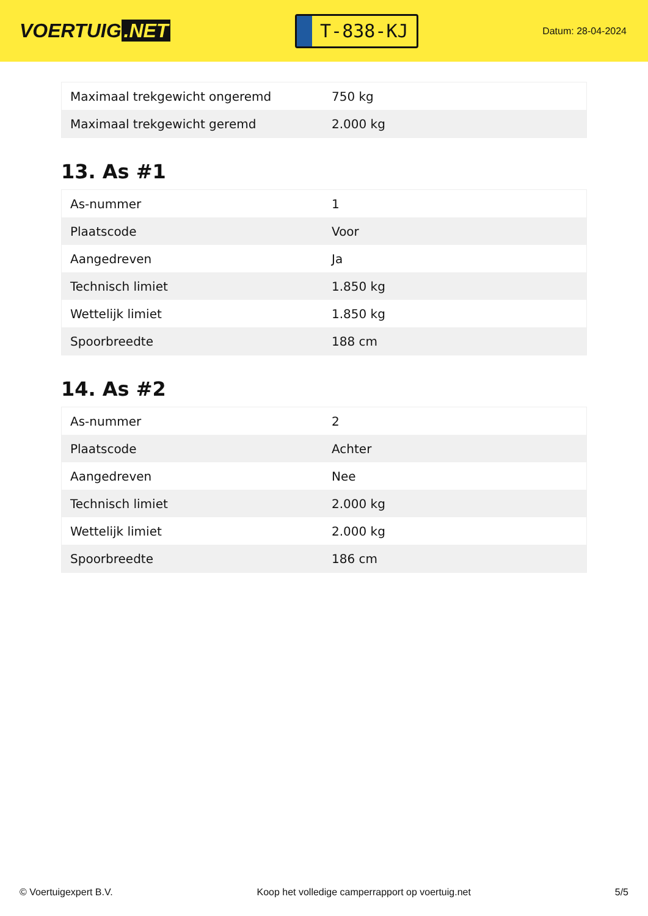VOERTUIG.NET
T-838-KJ
Datum: 28-04-2024
| Maximaal trekgewicht ongeremd | 750 kg |
| Maximaal trekgewicht geremd | 2.000 kg |
13. As #1
| As-nummer | 1 |
| Plaatscode | Voor |
| Aangedreven | Ja |
| Technisch limiet | 1.850 kg |
| Wettelijk limiet | 1.850 kg |
| Spoorbreedte | 188 cm |
14. As #2
| As-nummer | 2 |
| Plaatscode | Achter |
| Aangedreven | Nee |
| Technisch limiet | 2.000 kg |
| Wettelijk limiet | 2.000 kg |
| Spoorbreedte | 186 cm |
© Voertuigexpert B.V. Koop het volledige camperrapport op voertuig.net 5/5